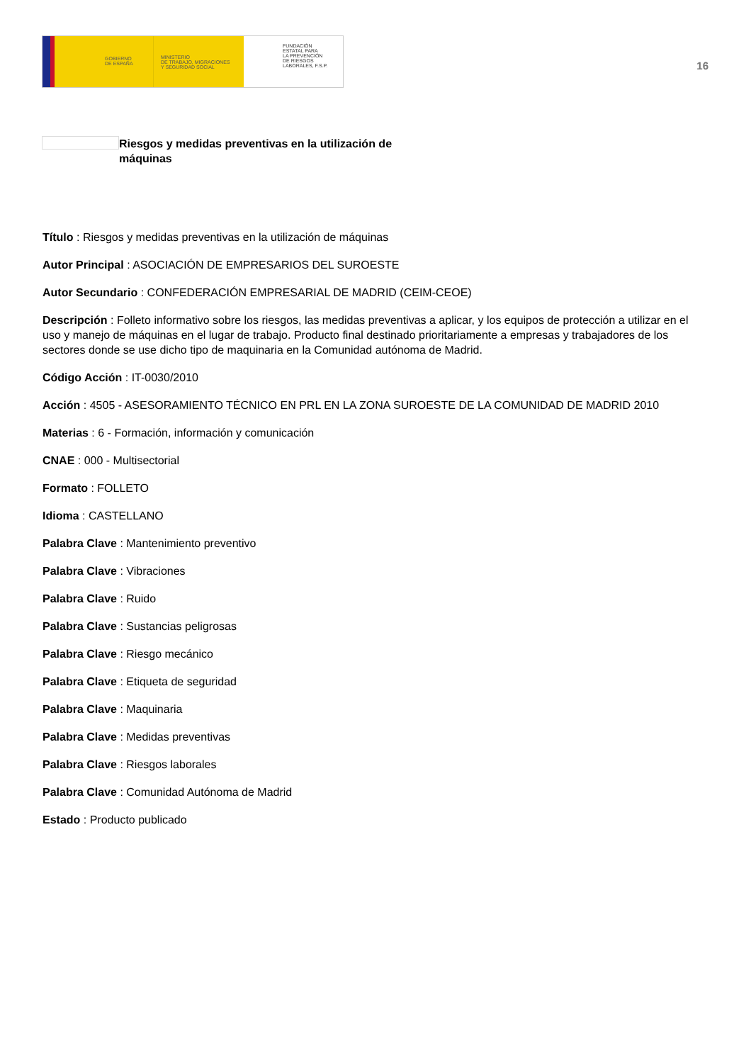GOBIERNO
DE ESPAÑA
MINISTERIO
DE TRABAJO, MIGRACIONES
Y SEGURIDAD SOCIAL
FUNDACIÓN
ESTATAL PARA
LA PREVENCIÓN
DE RIESGOS
LABORALES, F.S.P.
16
Riesgos y medidas preventivas en la utilización de máquinas
Título : Riesgos y medidas preventivas en la utilización de máquinas
Autor Principal : ASOCIACIÓN DE EMPRESARIOS DEL SUROESTE
Autor Secundario : CONFEDERACIÓN EMPRESARIAL DE MADRID (CEIM-CEOE)
Descripción : Folleto informativo sobre los riesgos, las medidas preventivas a aplicar, y los equipos de protección a utilizar en el uso y manejo de máquinas en el lugar de trabajo. Producto final destinado prioritariamente a empresas y trabajadores de los sectores donde se use dicho tipo de maquinaria en la Comunidad autónoma de Madrid.
Código Acción : IT-0030/2010
Acción : 4505 - ASESORAMIENTO TÉCNICO EN PRL EN LA ZONA SUROESTE DE LA COMUNIDAD DE MADRID 2010
Materias : 6 - Formación, información y comunicación
CNAE : 000 - Multisectorial
Formato : FOLLETO
Idioma : CASTELLANO
Palabra Clave : Mantenimiento preventivo
Palabra Clave : Vibraciones
Palabra Clave : Ruido
Palabra Clave : Sustancias peligrosas
Palabra Clave : Riesgo mecánico
Palabra Clave : Etiqueta de seguridad
Palabra Clave : Maquinaria
Palabra Clave : Medidas preventivas
Palabra Clave : Riesgos laborales
Palabra Clave : Comunidad Autónoma de Madrid
Estado : Producto publicado